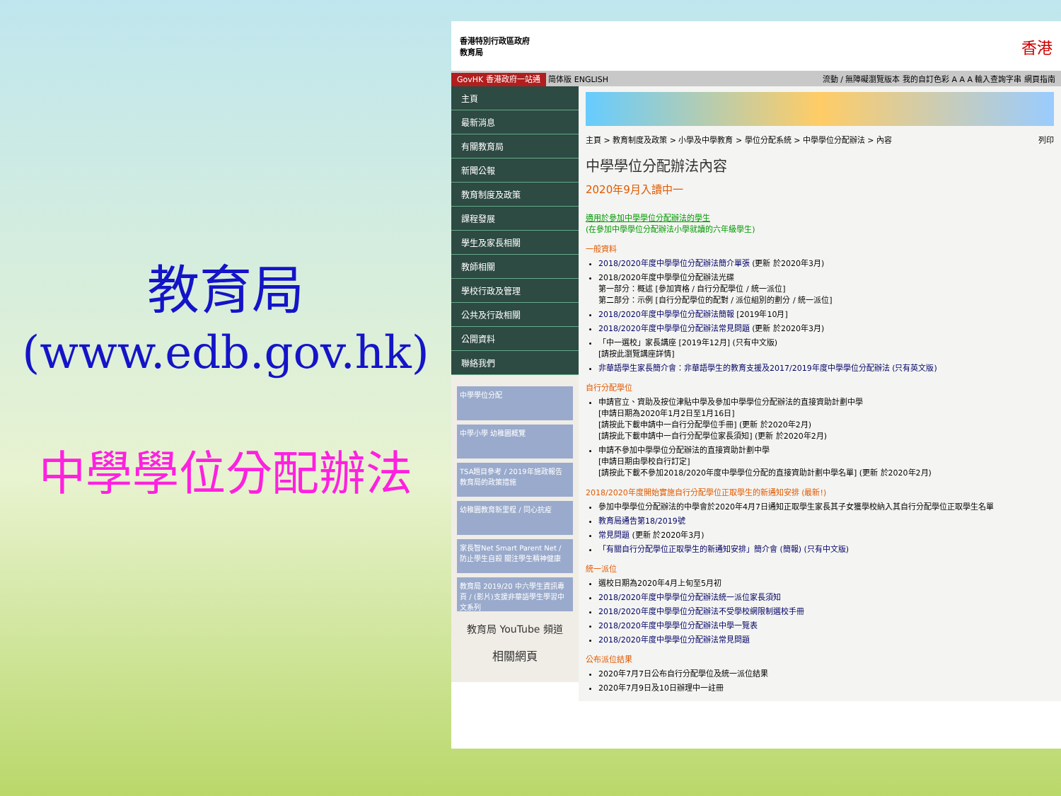教育局
(www.edb.gov.hk)
中學學位分配辦法
香港特別行政區政府
教育局
香港
GovHK 香港政府一站通 简体版 ENGLISH 流動 / 無障礙瀏覽版本 我的自訂色彩 A A A 輸入查詢字串 網頁指南
主頁
最新消息
有關教育局
新聞公報
教育制度及政策
課程發展
學生及家長相關
教師相關
學校行政及管理
公共及行政相關
公開資料
聯絡我們
中學學位分配
中學小學 幼稚園概覽
TSA題目參考 / 2019年施政報告 教育局的政策措施
幼稚園教育新里程 / 同心抗疫
家長智Net Smart Parent Net / 防止學生自殺 關注學生精神健康
教育局 2019/20 中六學生資訊專頁 / (影片)支援非華語學生學習中文系列
教育局 YouTube 頻道
相關網頁
主頁 > 教育制度及政策 > 小學及中學教育 > 學位分配系統 > 中學學位分配辦法 > 內容 列印
中學學位分配辦法內容
2020年9月入讀中一
適用於參加中學學位分配辦法的學生
(在參加中學學位分配辦法小學就讀的六年級學生)
一般資料
2018/2020年度中學學位分配辦法簡介單張 (更新 於2020年3月)
2018/2020年度中學學位分配辦法光碟
第一部分：概述 [參加資格 / 自行分配學位 / 統一派位]
第二部分：示例 [自行分配學位的配對 / 派位組別的劃分 / 統一派位]
2018/2020年度中學學位分配辦法簡報 [2019年10月]
2018/2020年度中學學位分配辦法常見問題 (更新 於2020年3月)
「中一選校」家長講座 [2019年12月] (只有中文版)
[請按此瀏覽講座詳情]
非華語學生家長簡介會：非華語學生的教育支援及2017/2019年度中學學位分配辦法 (只有英文版)
自行分配學位
申請官立、資助及按位津貼中學及參加中學學位分配辦法的直接資助計劃中學
[申請日期為2020年1月2日至1月16日]
[請按此下載申請中一自行分配學位手冊] (更新 於2020年2月)
[請按此下載申請中一自行分配學位家長須知] (更新 於2020年2月)
申請不參加中學學位分配辦法的直接資助計劃中學
[申請日期由學校自行訂定]
[請按此下載不參加2018/2020年度中學學位分配的直接資助計劃中學名單] (更新 於2020年2月)
2018/2020年度開始實施自行分配學位正取學生的新通知安排 (最新!)
參加中學學位分配辦法的中學會於2020年4月7日通知正取學生家長其子女獲學校納入其自行分配學位正取學生名單
教育局通告第18/2019號
常見問題 (更新 於2020年3月)
「有關自行分配學位正取學生的新通知安排」簡介會 (簡報) (只有中文版)
統一派位
選校日期為2020年4月上旬至5月初
2018/2020年度中學學位分配辦法統一派位家長須知
2018/2020年度中學學位分配辦法不受學校網限制選校手冊
2018/2020年度中學學位分配辦法中學一覽表
2018/2020年度中學學位分配辦法常見問題
公布派位結果
2020年7月7日公布自行分配學位及統一派位結果
2020年7月9日及10日辦理中一註冊